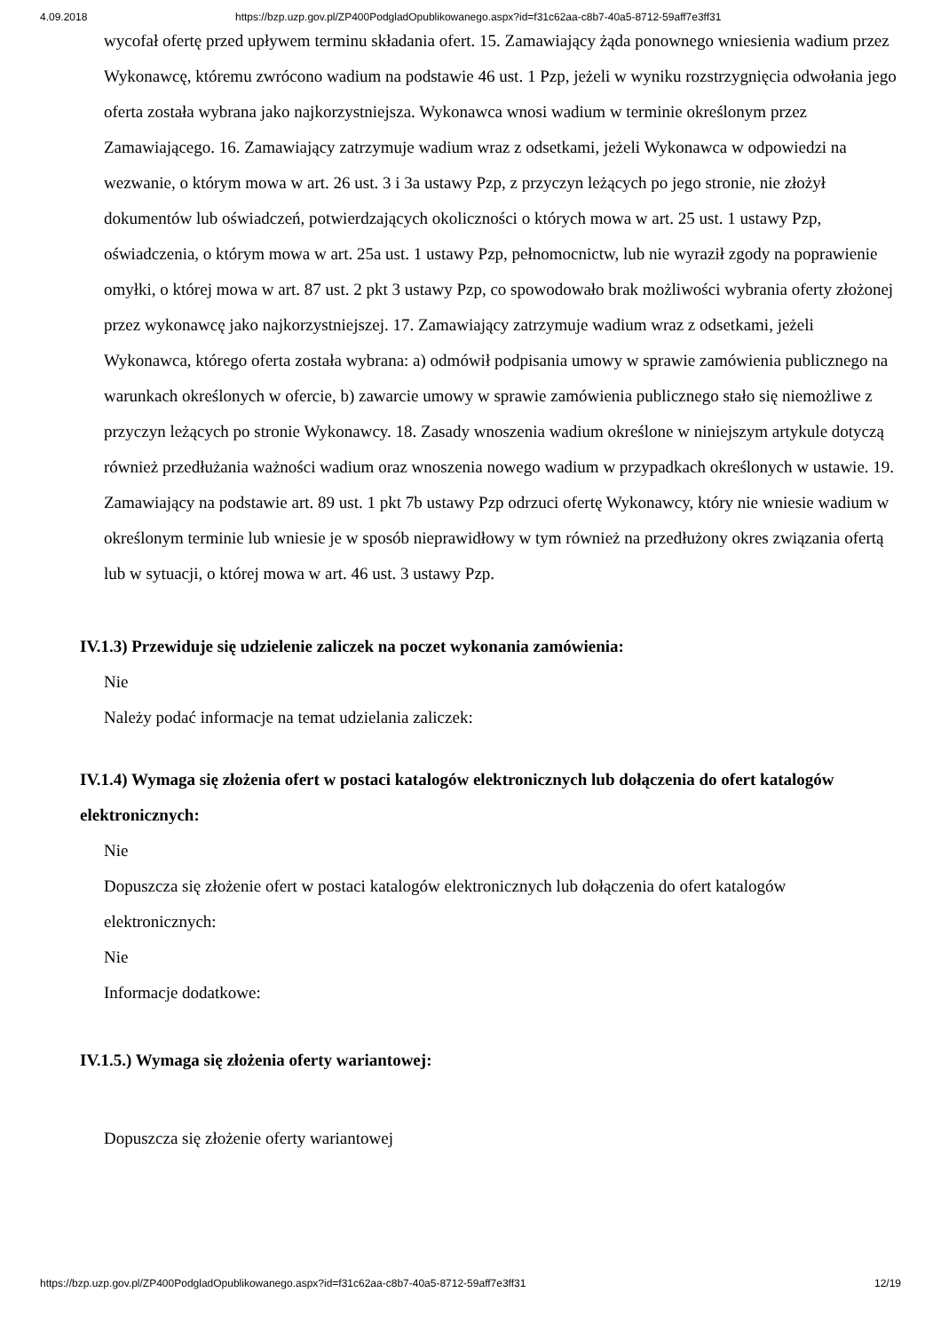4.09.2018 https://bzp.uzp.gov.pl/ZP400PodgladOpublikowanego.aspx?id=f31c62aa-c8b7-40a5-8712-59aff7e3ff31
wycofał ofertę przed upływem terminu składania ofert. 15. Zamawiający żąda ponownego wniesienia wadium przez Wykonawcę, któremu zwrócono wadium na podstawie 46 ust. 1 Pzp, jeżeli w wyniku rozstrzygnięcia odwołania jego oferta została wybrana jako najkorzystniejsza. Wykonawca wnosi wadium w terminie określonym przez Zamawiającego. 16. Zamawiający zatrzymuje wadium wraz z odsetkami, jeżeli Wykonawca w odpowiedzi na wezwanie, o którym mowa w art. 26 ust. 3 i 3a ustawy Pzp, z przyczyn leżących po jego stronie, nie złożył dokumentów lub oświadczeń, potwierdzających okoliczności o których mowa w art. 25 ust. 1 ustawy Pzp, oświadczenia, o którym mowa w art. 25a ust. 1 ustawy Pzp, pełnomocnictw, lub nie wyraził zgody na poprawienie omyłki, o której mowa w art. 87 ust. 2 pkt 3 ustawy Pzp, co spowodowało brak możliwości wybrania oferty złożonej przez wykonawcę jako najkorzystniejszej. 17. Zamawiający zatrzymuje wadium wraz z odsetkami, jeżeli Wykonawca, którego oferta została wybrana: a) odmówił podpisania umowy w sprawie zamówienia publicznego na warunkach określonych w ofercie, b) zawarcie umowy w sprawie zamówienia publicznego stało się niemożliwe z przyczyn leżących po stronie Wykonawcy. 18. Zasady wnoszenia wadium określone w niniejszym artykule dotyczą również przedłużania ważności wadium oraz wnoszenia nowego wadium w przypadkach określonych w ustawie. 19. Zamawiający na podstawie art. 89 ust. 1 pkt 7b ustawy Pzp odrzuci ofertę Wykonawcy, który nie wniesie wadium w określonym terminie lub wniesie je w sposób nieprawidłowy w tym również na przedłużony okres związania ofertą lub w sytuacji, o której mowa w art. 46 ust. 3 ustawy Pzp.
IV.1.3) Przewiduje się udzielenie zaliczek na poczet wykonania zamówienia:
Nie
Należy podać informacje na temat udzielania zaliczek:
IV.1.4) Wymaga się złożenia ofert w postaci katalogów elektronicznych lub dołączenia do ofert katalogów elektronicznych:
Nie
Dopuszcza się złożenie ofert w postaci katalogów elektronicznych lub dołączenia do ofert katalogów elektronicznych:
Nie
Informacje dodatkowe:
IV.1.5.) Wymaga się złożenia oferty wariantowej:
Dopuszcza się złożenie oferty wariantowej
https://bzp.uzp.gov.pl/ZP400PodgladOpublikowanego.aspx?id=f31c62aa-c8b7-40a5-8712-59aff7e3ff31 12/19